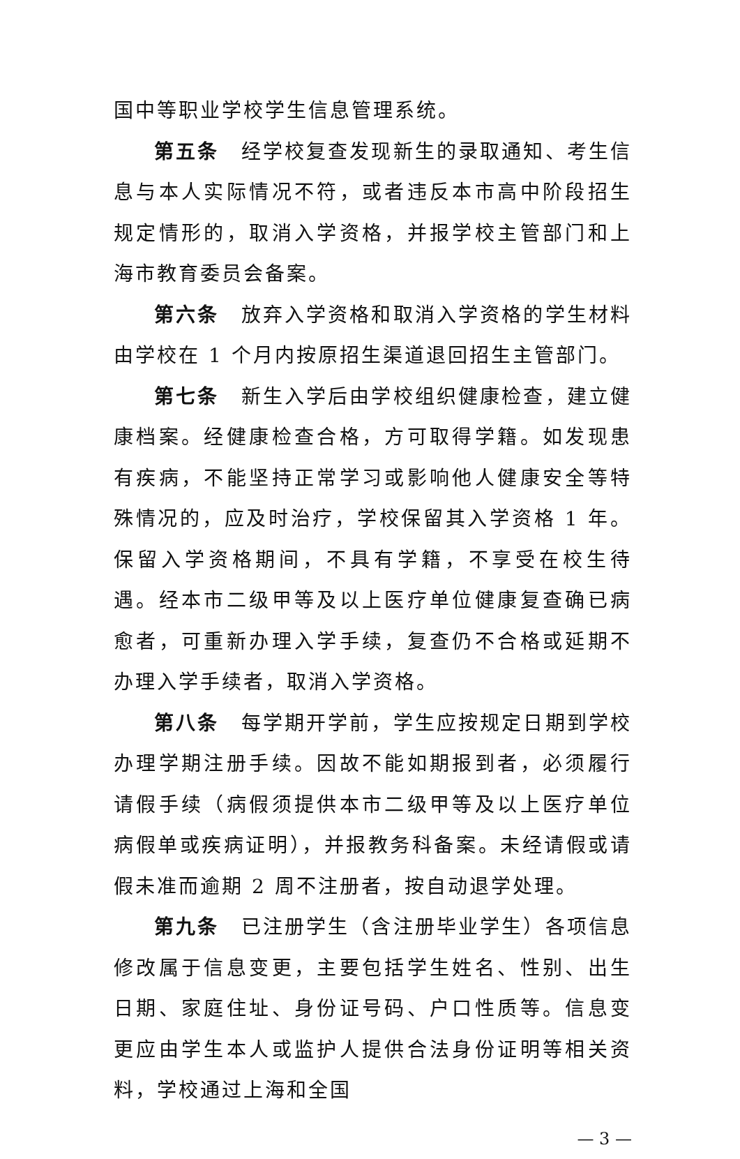国中等职业学校学生信息管理系统。
第五条　经学校复查发现新生的录取通知、考生信息与本人实际情况不符，或者违反本市高中阶段招生规定情形的，取消入学资格，并报学校主管部门和上海市教育委员会备案。
第六条　放弃入学资格和取消入学资格的学生材料由学校在 1 个月内按原招生渠道退回招生主管部门。
第七条　新生入学后由学校组织健康检查，建立健康档案。经健康检查合格，方可取得学籍。如发现患有疾病，不能坚持正常学习或影响他人健康安全等特殊情况的，应及时治疗，学校保留其入学资格 1 年。保留入学资格期间，不具有学籍，不享受在校生待遇。经本市二级甲等及以上医疗单位健康复查确已病愈者，可重新办理入学手续，复查仍不合格或延期不办理入学手续者，取消入学资格。
第八条　每学期开学前，学生应按规定日期到学校办理学期注册手续。因故不能如期报到者，必须履行请假手续（病假须提供本市二级甲等及以上医疗单位病假单或疾病证明），并报教务科备案。未经请假或请假未准而逾期 2 周不注册者，按自动退学处理。
第九条　已注册学生（含注册毕业学生）各项信息修改属于信息变更，主要包括学生姓名、性别、出生日期、家庭住址、身份证号码、户口性质等。信息变更应由学生本人或监护人提供合法身份证明等相关资料，学校通过上海和全国
— 3 —